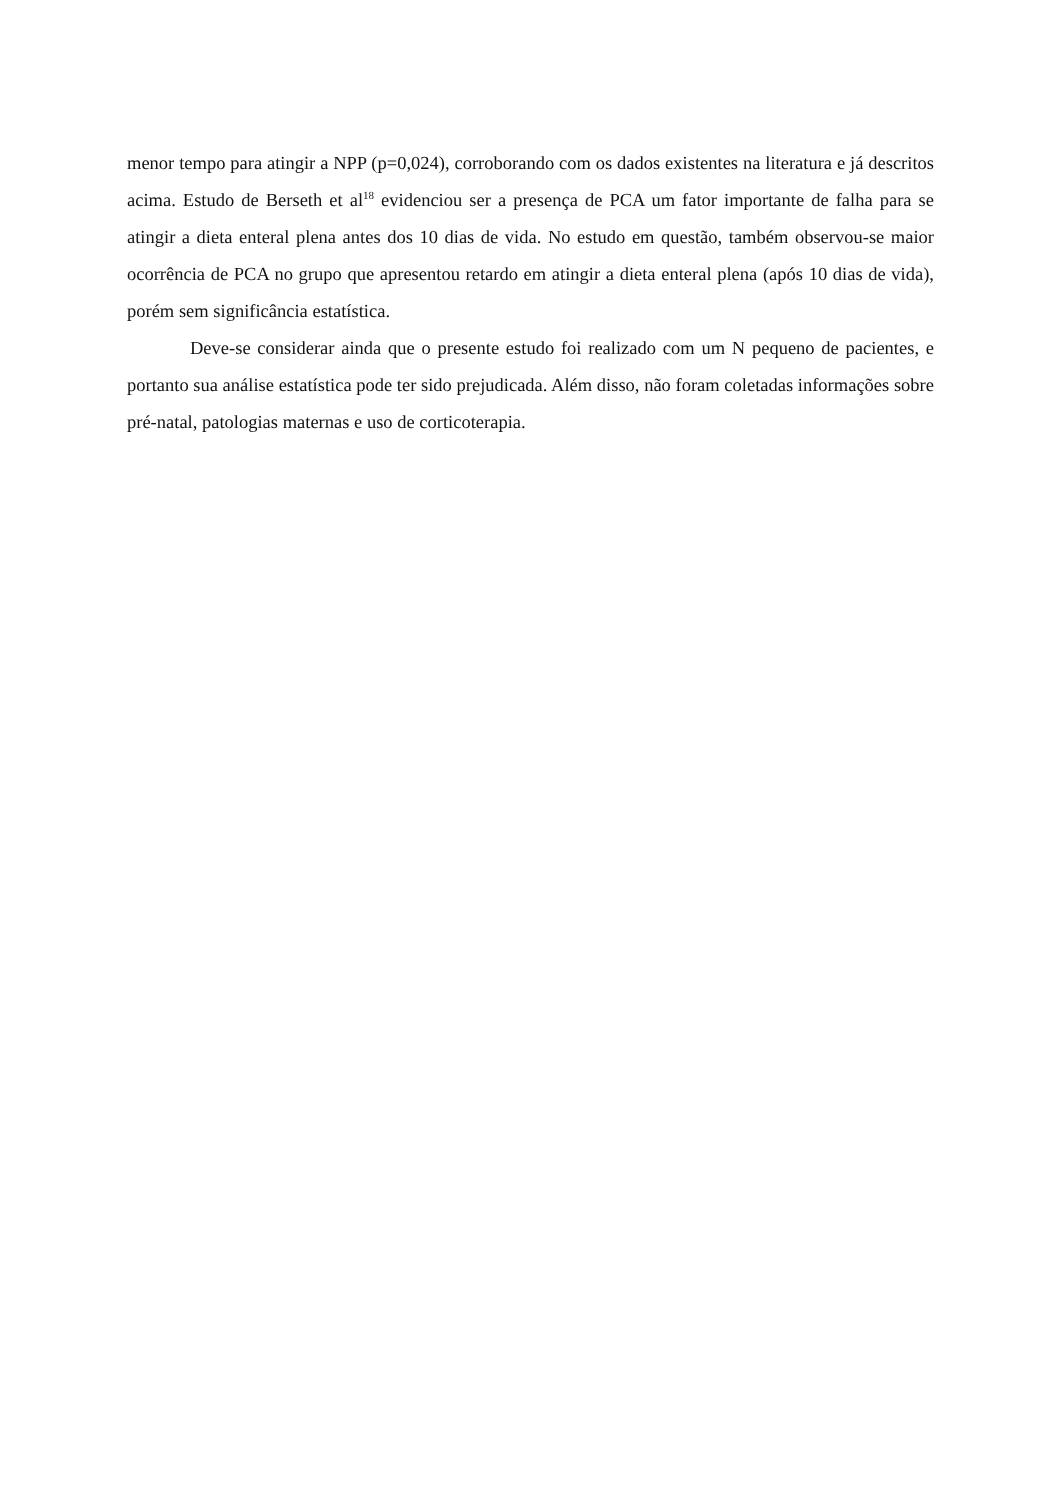menor tempo para atingir a NPP (p=0,024), corroborando com os dados existentes na literatura e já descritos acima. Estudo de Berseth et al<sup>18</sup> evidenciou ser a presença de PCA um fator importante de falha para se atingir a dieta enteral plena antes dos 10 dias de vida. No estudo em questão, também observou-se maior ocorrência de PCA no grupo que apresentou retardo em atingir a dieta enteral plena (após 10 dias de vida), porém sem significância estatística.
Deve-se considerar ainda que o presente estudo foi realizado com um N pequeno de pacientes, e portanto sua análise estatística pode ter sido prejudicada. Além disso, não foram coletadas informações sobre pré-natal, patologias maternas e uso de corticoterapia.